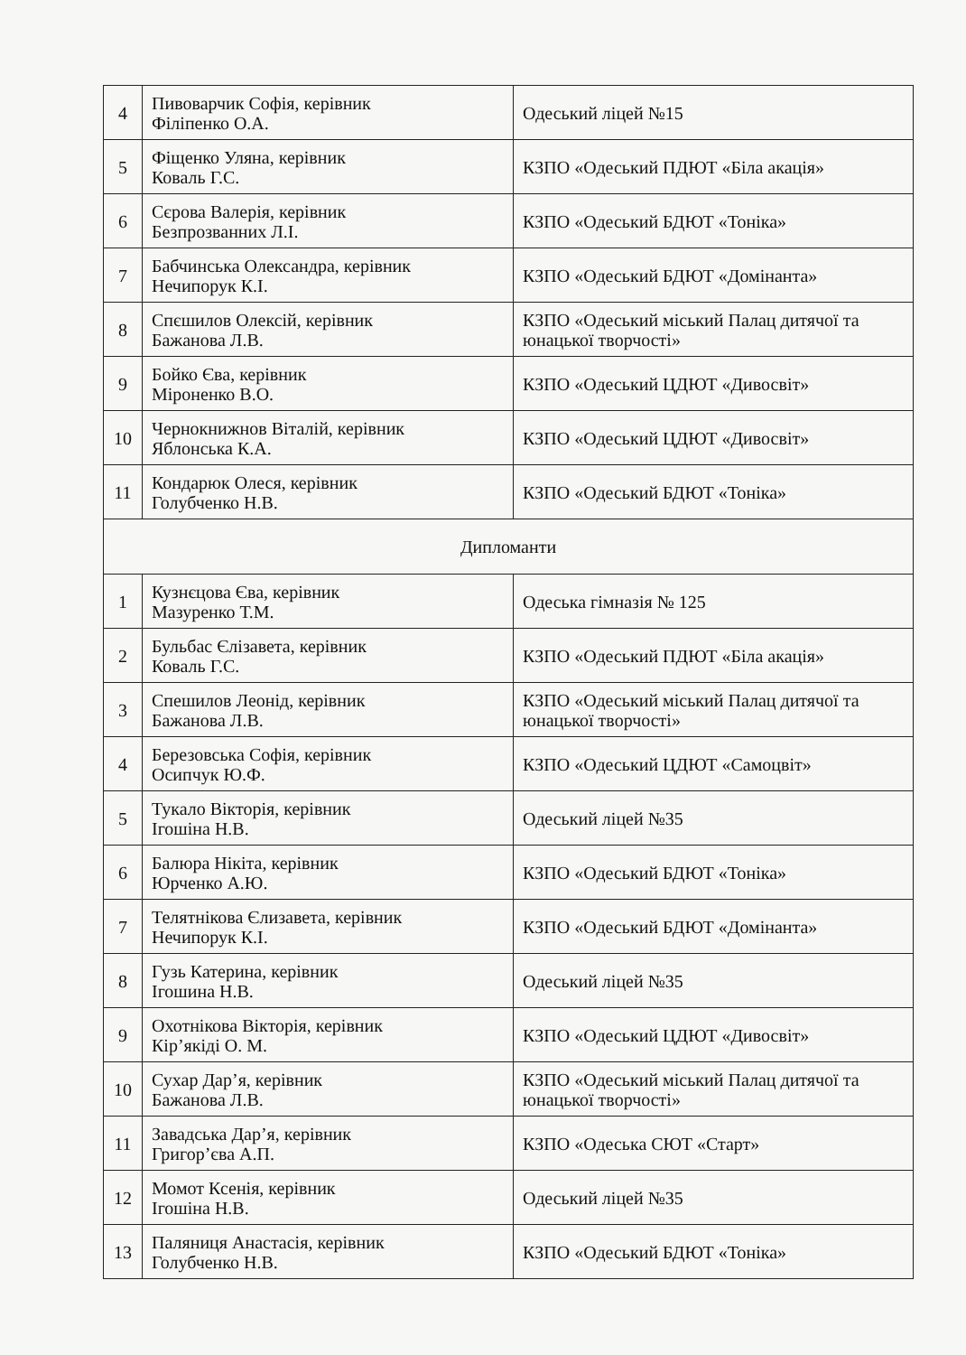| 4 | Пивоварчик Софія, керівник Філіпенко О.А. | Одеський ліцей №15 |
| 5 | Фіщенко Уляна, керівник Коваль Г.С. | КЗПО «Одеський ПДЮТ «Біла акація» |
| 6 | Сєрова Валерія, керівник Безпрозванних Л.І. | КЗПО «Одеський БДЮТ «Тоніка» |
| 7 | Бабчинська Олександра, керівник Нечипорук К.І. | КЗПО «Одеський БДЮТ «Домінанта» |
| 8 | Спєшилов Олексій, керівник Бажанова Л.В. | КЗПО «Одеський міський Палац дитячої та юнацької творчості» |
| 9 | Бойко Єва, керівник Міроненко В.О. | КЗПО «Одеський ЦДЮТ «Дивосвіт» |
| 10 | Чернокнижнов Віталій, керівник Яблонська К.А. | КЗПО «Одеський ЦДЮТ «Дивосвіт» |
| 11 | Кондарюк Олеся, керівник Голубченко Н.В. | КЗПО «Одеський БДЮТ «Тоніка» |
| Дипломанти | | |
| 1 | Кузнєцова Єва, керівник Мазуренко Т.М. | Одеська гімназія № 125 |
| 2 | Бульбас Єлізавета, керівник Коваль Г.С. | КЗПО «Одеський ПДЮТ «Біла акація» |
| 3 | Спешилов Леонід, керівник Бажанова Л.В. | КЗПО «Одеський міський Палац дитячої та юнацької творчості» |
| 4 | Березовська Софія, керівник Осипчук Ю.Ф. | КЗПО «Одеський ЦДЮТ «Самоцвіт» |
| 5 | Тукало Вікторія, керівник Ігошіна Н.В. | Одеський ліцей №35 |
| 6 | Балюра Нікіта, керівник Юрченко А.Ю. | КЗПО «Одеський БДЮТ «Тоніка» |
| 7 | Телятнікова Єлизавета, керівник Нечипорук К.І. | КЗПО «Одеський БДЮТ «Домінанта» |
| 8 | Гузь Катерина, керівник Ігошина Н.В. | Одеський ліцей №35 |
| 9 | Охотнікова Вікторія, керівник Кір’якіді О. М. | КЗПО «Одеський ЦДЮТ «Дивосвіт» |
| 10 | Сухар Дар’я, керівник Бажанова Л.В. | КЗПО «Одеський міський Палац дитячої та юнацької творчості» |
| 11 | Завадська Дар’я, керівник Григор’єва А.П. | КЗПО «Одеська СЮТ «Старт» |
| 12 | Момот Ксенія, керівник Ігошіна Н.В. | Одеський ліцей №35 |
| 13 | Паляниця Анастасія, керівник Голубченко Н.В. | КЗПО «Одеський БДЮТ «Тоніка» |